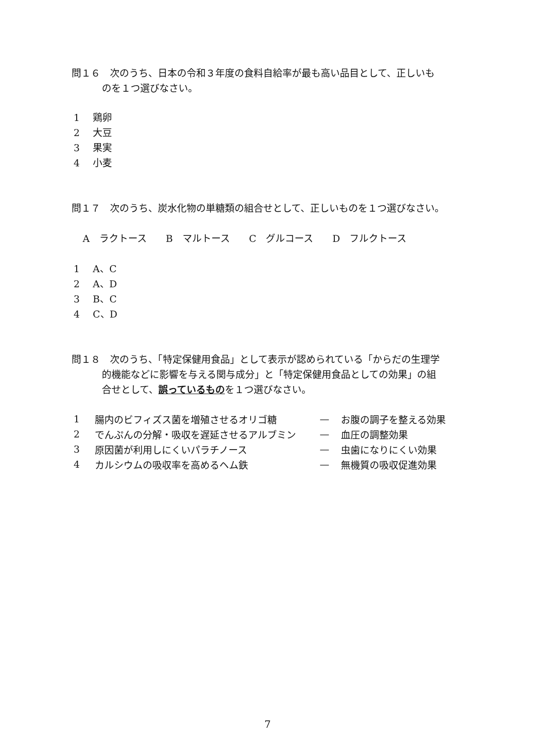問１６　次のうち、日本の令和３年度の食料自給率が最も高い品目として、正しいも
のを１つ選びなさい。
1 鶏卵
2 大豆
3 果実
4 小麦
問１７　次のうち、炭水化物の単糖類の組合せとして、正しいものを１つ選びなさい。
A　ラクトース　　B　マルトース　　C　グルコース　　D　フルクトース
1 A、C
2 A、D
3 B、C
4 C、D
問１８　次のうち、「特定保健用食品」として表示が認められている「からだの生理学
的機能などに影響を与える関与成分」と「特定保健用食品としての効果」の組
合せとして、誤っているものを１つ選びなさい。
| 1 | 腸内のビフィズス菌を増殖させるオリゴ糖 | — | お腹の調子を整える効果 |
| 2 | でんぷんの分解・吸収を遅延させるアルブミン | — | 血圧の調整効果 |
| 3 | 原因菌が利用しにくいパラチノース | — | 虫歯になりにくい効果 |
| 4 | カルシウムの吸収率を高めるヘム鉄 | — | 無機質の吸収促進効果 |
7